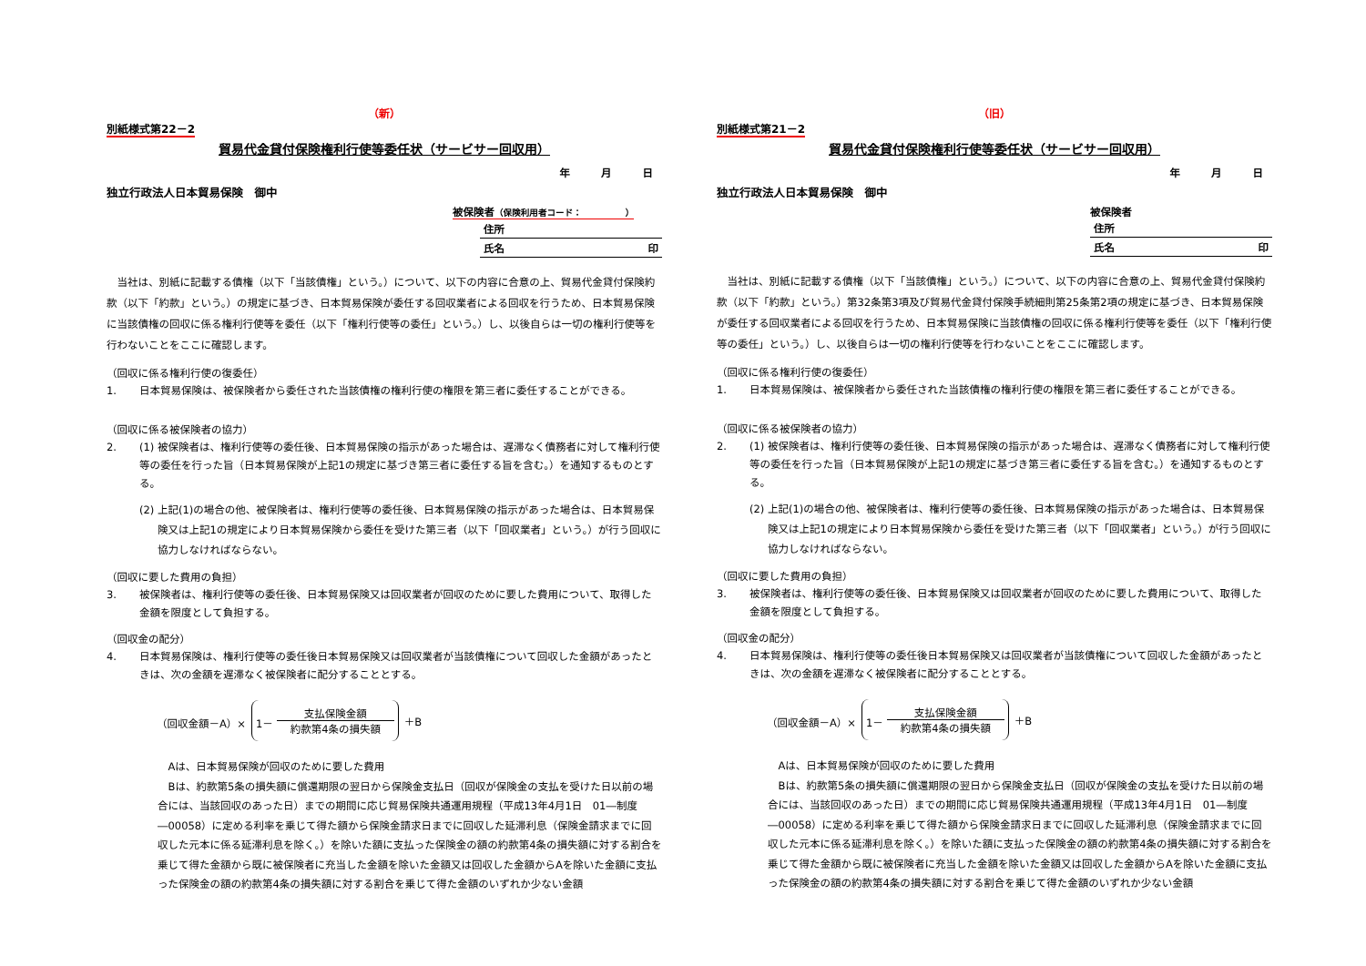（新）
別紙様式第22－2
貿易代金貸付保険権利行使等委任状（サービサー回収用）
年 月 日
独立行政法人日本貿易保険　御中
被保険者（保険利用者コード：　　　　　）
住所
氏名 印
　当社は、別紙に記載する債権（以下「当該債権」という。）について、以下の内容に合意の上、貿易代金貸付保険約款（以下「約款」という。）の規定に基づき、日本貿易保険が委任する回収業者による回収を行うため、日本貿易保険に当該債権の回収に係る権利行使等を委任（以下「権利行使等の委任」という。）し、以後自らは一切の権利行使等を行わないことをここに確認します。
（回収に係る権利行使の復委任）
1. 日本貿易保険は、被保険者から委任された当該債権の権利行使の権限を第三者に委任することができる。
（回収に係る被保険者の協力）
2. (1) 被保険者は、権利行使等の委任後、日本貿易保険の指示があった場合は、遅滞なく債務者に対して権利行使等の委任を行った旨（日本貿易保険が上記1の規定に基づき第三者に委任する旨を含む。）を通知するものとする。
(2) 上記(1)の場合の他、被保険者は、権利行使等の委任後、日本貿易保険の指示があった場合は、日本貿易保険又は上記1の規定により日本貿易保険から委任を受けた第三者（以下「回収業者」という。）が行う回収に協力しなければならない。
（回収に要した費用の負担）
3. 被保険者は、権利行使等の委任後、日本貿易保険又は回収業者が回収のために要した費用について、取得した金額を限度として負担する。
（回収金の配分）
4. 日本貿易保険は、権利行使等の委任後日本貿易保険又は回収業者が当該債権について回収した金額があったときは、次の金額を遅滞なく被保険者に配分することとする。
（回収金額－A）× 1－
支払保険金額
約款第4条の損失額
＋B
　Aは、日本貿易保険が回収のために要した費用
　Bは、約款第5条の損失額に償還期限の翌日から保険金支払日（回収が保険金の支払を受けた日以前の場合には、当該回収のあった日）までの期間に応じ貿易保険共通運用規程（平成13年4月1日　01―制度―00058）に定める利率を乗じて得た額から保険金請求日までに回収した延滞利息（保険金請求までに回収した元本に係る延滞利息を除く。）を除いた額に支払った保険金の額の約款第4条の損失額に対する割合を乗じて得た金額から既に被保険者に充当した金額を除いた金額又は回収した金額からAを除いた金額に支払った保険金の額の約款第4条の損失額に対する割合を乗じて得た金額のいずれか少ない金額
（旧）
別紙様式第21－2
貿易代金貸付保険権利行使等委任状（サービサー回収用）
年 月 日
独立行政法人日本貿易保険　御中
被保険者
住所
氏名 印
　当社は、別紙に記載する債権（以下「当該債権」という。）について、以下の内容に合意の上、貿易代金貸付保険約款（以下「約款」という。）第32条第3項及び貿易代金貸付保険手続細則第25条第2項の規定に基づき、日本貿易保険が委任する回収業者による回収を行うため、日本貿易保険に当該債権の回収に係る権利行使等を委任（以下「権利行使等の委任」という。）し、以後自らは一切の権利行使等を行わないことをここに確認します。
（回収に係る権利行使の復委任）
1. 日本貿易保険は、被保険者から委任された当該債権の権利行使の権限を第三者に委任することができる。
（回収に係る被保険者の協力）
2. (1) 被保険者は、権利行使等の委任後、日本貿易保険の指示があった場合は、遅滞なく債務者に対して権利行使等の委任を行った旨（日本貿易保険が上記1の規定に基づき第三者に委任する旨を含む。）を通知するものとする。
(2) 上記(1)の場合の他、被保険者は、権利行使等の委任後、日本貿易保険の指示があった場合は、日本貿易保険又は上記1の規定により日本貿易保険から委任を受けた第三者（以下「回収業者」という。）が行う回収に協力しなければならない。
（回収に要した費用の負担）
3. 被保険者は、権利行使等の委任後、日本貿易保険又は回収業者が回収のために要した費用について、取得した金額を限度として負担する。
（回収金の配分）
4. 日本貿易保険は、権利行使等の委任後日本貿易保険又は回収業者が当該債権について回収した金額があったときは、次の金額を遅滞なく被保険者に配分することとする。
（回収金額－A）× 1－
支払保険金額
約款第4条の損失額
＋B
　Aは、日本貿易保険が回収のために要した費用
　Bは、約款第5条の損失額に償還期限の翌日から保険金支払日（回収が保険金の支払を受けた日以前の場合には、当該回収のあった日）までの期間に応じ貿易保険共通運用規程（平成13年4月1日　01―制度―00058）に定める利率を乗じて得た額から保険金請求日までに回収した延滞利息（保険金請求までに回収した元本に係る延滞利息を除く。）を除いた額に支払った保険金の額の約款第4条の損失額に対する割合を乗じて得た金額から既に被保険者に充当した金額を除いた金額又は回収した金額からAを除いた金額に支払った保険金の額の約款第4条の損失額に対する割合を乗じて得た金額のいずれか少ない金額